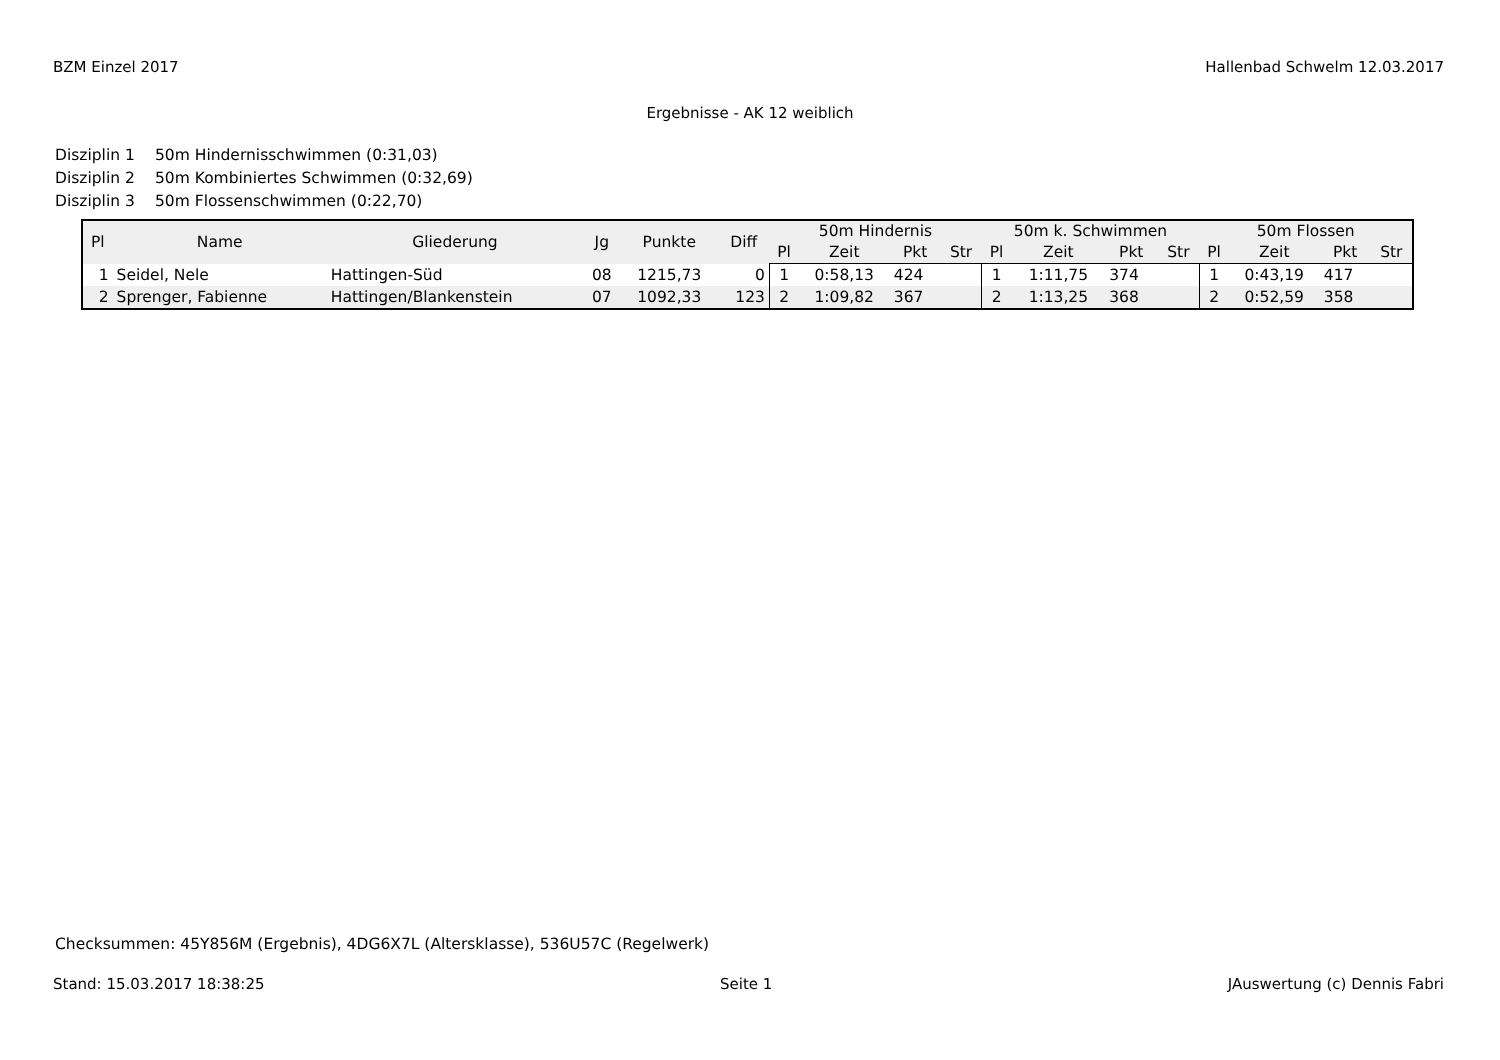BZM Einzel 2017 Hallenbad Schwelm 12.03.2017
Ergebnisse - AK 12 weiblich
Disziplin 1 50m Hindernisschwimmen (0:31,03)
Disziplin 2 50m Kombiniertes Schwimmen (0:32,69)
Disziplin 3 50m Flossenschwimmen (0:22,70)
| Pl | Name | Gliederung | Jg | Punkte | Diff | 50m Hindernis | | | | 50m k. Schwimmen | | | | 50m Flossen | | | |
| --- | --- | --- | --- | --- | --- | --- | --- | --- | --- | --- | --- | --- | --- | --- | --- | --- | --- |
| | | | | | | Pl | Zeit | Pkt | Str | Pl | Zeit | Pkt | Str | Pl | Zeit | Pkt | Str |
| 1 | Seidel, Nele | Hattingen-Süd | 08 | 1215,73 | 0 | 1 | 0:58,13 | 424 | | 1 | 1:11,75 | 374 | | 1 | 0:43,19 | 417 | |
| 2 | Sprenger, Fabienne | Hattingen/Blankenstein | 07 | 1092,33 | 123 | 2 | 1:09,82 | 367 | | 2 | 1:13,25 | 368 | | 2 | 0:52,59 | 358 | |
Checksummen: 45Y856M (Ergebnis), 4DG6X7L (Altersklasse), 536U57C (Regelwerk)
Stand: 15.03.2017 18:38:25 Seite 1 JAuswertung (c) Dennis Fabri